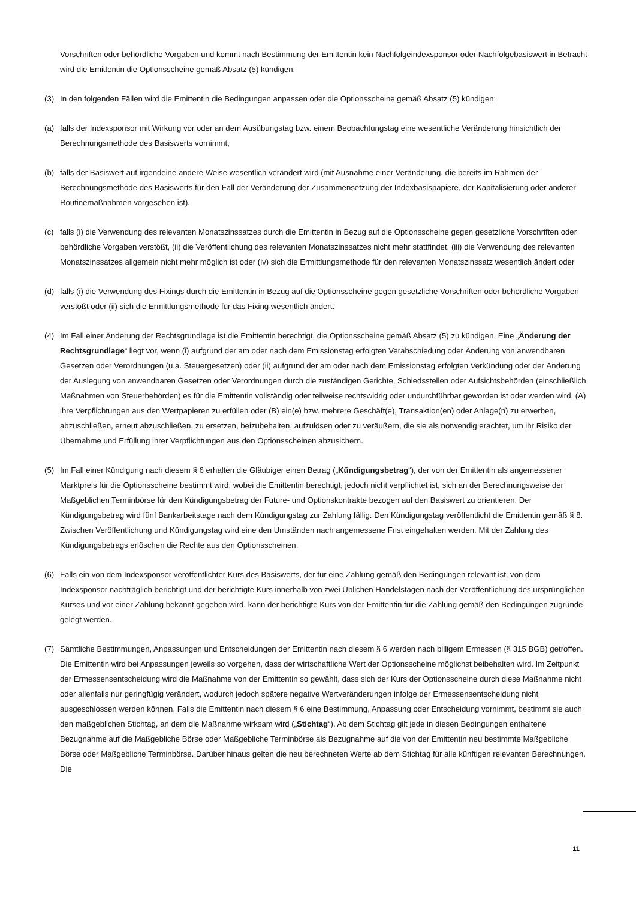Vorschriften oder behördliche Vorgaben und kommt nach Bestimmung der Emittentin kein Nachfolgeindexsponsor oder Nachfolgebasiswert in Betracht wird die Emittentin die Optionsscheine gemäß Absatz (5) kündigen.
(3) In den folgenden Fällen wird die Emittentin die Bedingungen anpassen oder die Optionsscheine gemäß Absatz (5) kündigen:
(a) falls der Indexsponsor mit Wirkung vor oder an dem Ausübungstag bzw. einem Beobachtungstag eine wesentliche Veränderung hinsichtlich der Berechnungsmethode des Basiswerts vornimmt,
(b) falls der Basiswert auf irgendeine andere Weise wesentlich verändert wird (mit Ausnahme einer Veränderung, die bereits im Rahmen der Berechnungsmethode des Basiswerts für den Fall der Veränderung der Zusammensetzung der Indexbasispapiere, der Kapitalisierung oder anderer Routinemaßnahmen vorgesehen ist),
(c) falls (i) die Verwendung des relevanten Monatszinssatzes durch die Emittentin in Bezug auf die Optionsscheine gegen gesetzliche Vorschriften oder behördliche Vorgaben verstößt, (ii) die Veröffentlichung des relevanten Monatszinssatzes nicht mehr stattfindet, (iii) die Verwendung des relevanten Monatszinssatzes allgemein nicht mehr möglich ist oder (iv) sich die Ermittlungsmethode für den relevanten Monatszinssatz wesentlich ändert oder
(d) falls (i) die Verwendung des Fixings durch die Emittentin in Bezug auf die Optionsscheine gegen gesetzliche Vorschriften oder behördliche Vorgaben verstößt oder (ii) sich die Ermittlungsmethode für das Fixing wesentlich ändert.
(4) Im Fall einer Änderung der Rechtsgrundlage ist die Emittentin berechtigt, die Optionsscheine gemäß Absatz (5) zu kündigen. Eine „Änderung der Rechtsgrundlage“ liegt vor, wenn (i) aufgrund der am oder nach dem Emissionstag erfolgten Verabschiedung oder Änderung von anwendbaren Gesetzen oder Verordnungen (u.a. Steuergesetzen) oder (ii) aufgrund der am oder nach dem Emissionstag erfolgten Verkündung oder der Änderung der Auslegung von anwendbaren Gesetzen oder Verordnungen durch die zuständigen Gerichte, Schiedsstellen oder Aufsichtsbehörden (einschließlich Maßnahmen von Steuerbehörden) es für die Emittentin vollständig oder teilweise rechtswidrig oder undurchführbar geworden ist oder werden wird, (A) ihre Verpflichtungen aus den Wertpapieren zu erfüllen oder (B) ein(e) bzw. mehrere Geschäft(e), Transaktion(en) oder Anlage(n) zu erwerben, abzuschließen, erneut abzuschließen, zu ersetzen, beizubehalten, aufzulösen oder zu veräußern, die sie als notwendig erachtet, um ihr Risiko der Übernahme und Erfüllung ihrer Verpflichtungen aus den Optionsscheinen abzusichern.
(5) Im Fall einer Kündigung nach diesem § 6 erhalten die Gläubiger einen Betrag („Kündigungsbetrag“), der von der Emittentin als angemessener Marktpreis für die Optionsscheine bestimmt wird, wobei die Emittentin berechtigt, jedoch nicht verpflichtet ist, sich an der Berechnungsweise der Maßgeblichen Terminbörse für den Kündigungsbetrag der Future- und Optionskontrakte bezogen auf den Basiswert zu orientieren. Der Kündigungsbetrag wird fünf Bankarbeitstage nach dem Kündigungstag zur Zahlung fällig. Den Kündigungstag veröffentlicht die Emittentin gemäß § 8. Zwischen Veröffentlichung und Kündigungstag wird eine den Umständen nach angemessene Frist eingehalten werden. Mit der Zahlung des Kündigungsbetrags erlöschen die Rechte aus den Optionsscheinen.
(6) Falls ein von dem Indexsponsor veröffentlichter Kurs des Basiswerts, der für eine Zahlung gemäß den Bedingungen relevant ist, von dem Indexsponsor nachträglich berichtigt und der berichtigte Kurs innerhalb von zwei Üblichen Handelstagen nach der Veröffentlichung des ursprünglichen Kurses und vor einer Zahlung bekannt gegeben wird, kann der berichtigte Kurs von der Emittentin für die Zahlung gemäß den Bedingungen zugrunde gelegt werden.
(7) Sämtliche Bestimmungen, Anpassungen und Entscheidungen der Emittentin nach diesem § 6 werden nach billigem Ermessen (§ 315 BGB) getroffen. Die Emittentin wird bei Anpassungen jeweils so vorgehen, dass der wirtschaftliche Wert der Optionsscheine möglichst beibehalten wird. Im Zeitpunkt der Ermessensentscheidung wird die Maßnahme von der Emittentin so gewählt, dass sich der Kurs der Optionsscheine durch diese Maßnahme nicht oder allenfalls nur geringfügig verändert, wodurch jedoch spätere negative Wertveränderungen infolge der Ermessensentscheidung nicht ausgeschlossen werden können. Falls die Emittentin nach diesem § 6 eine Bestimmung, Anpassung oder Entscheidung vornimmt, bestimmt sie auch den maßgeblichen Stichtag, an dem die Maßnahme wirksam wird („Stichtag“). Ab dem Stichtag gilt jede in diesen Bedingungen enthaltene Bezugnahme auf die Maßgebliche Börse oder Maßgebliche Terminbörse als Bezugnahme auf die von der Emittentin neu bestimmte Maßgebliche Börse oder Maßgebliche Terminbörse. Darüber hinaus gelten die neu berechneten Werte ab dem Stichtag für alle künftigen relevanten Berechnungen. Die
11